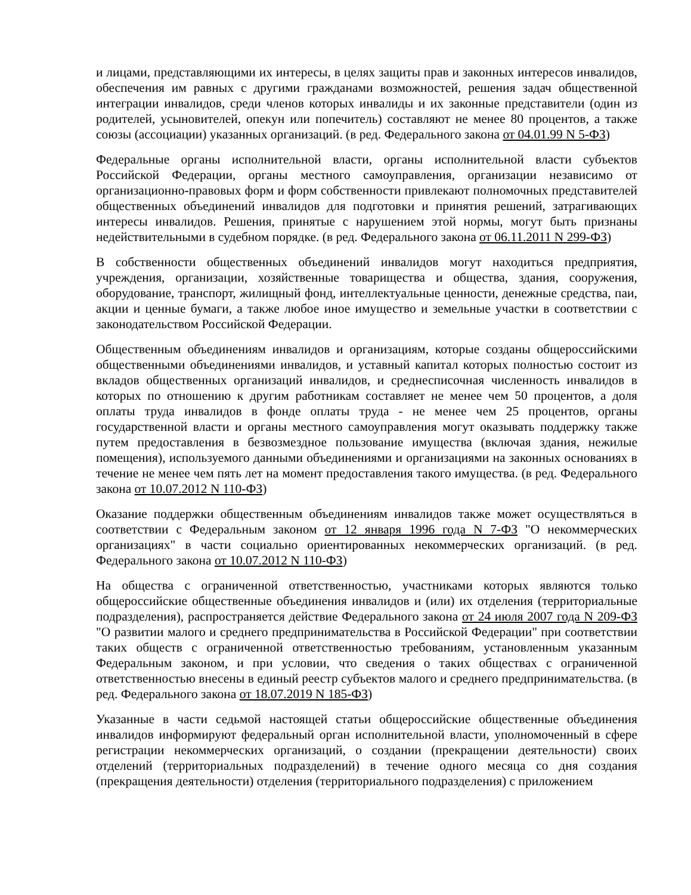и лицами, представляющими их интересы, в целях защиты прав и законных интересов инвалидов, обеспечения им равных с другими гражданами возможностей, решения задач общественной интеграции инвалидов, среди членов которых инвалиды и их законные представители (один из родителей, усыновителей, опекун или попечитель) составляют не менее 80 процентов, а также союзы (ассоциации) указанных организаций. (в ред. Федерального закона от 04.01.99 N 5-ФЗ)
Федеральные органы исполнительной власти, органы исполнительной власти субъектов Российской Федерации, органы местного самоуправления, организации независимо от организационно-правовых форм и форм собственности привлекают полномочных представителей общественных объединений инвалидов для подготовки и принятия решений, затрагивающих интересы инвалидов. Решения, принятые с нарушением этой нормы, могут быть признаны недействительными в судебном порядке. (в ред. Федерального закона от 06.11.2011 N 299-ФЗ)
В собственности общественных объединений инвалидов могут находиться предприятия, учреждения, организации, хозяйственные товарищества и общества, здания, сооружения, оборудование, транспорт, жилищный фонд, интеллектуальные ценности, денежные средства, паи, акции и ценные бумаги, а также любое иное имущество и земельные участки в соответствии с законодательством Российской Федерации.
Общественным объединениям инвалидов и организациям, которые созданы общероссийскими общественными объединениями инвалидов, и уставный капитал которых полностью состоит из вкладов общественных организаций инвалидов, и среднесписочная численность инвалидов в которых по отношению к другим работникам составляет не менее чем 50 процентов, а доля оплаты труда инвалидов в фонде оплаты труда - не менее чем 25 процентов, органы государственной власти и органы местного самоуправления могут оказывать поддержку также путем предоставления в безвозмездное пользование имущества (включая здания, нежилые помещения), используемого данными объединениями и организациями на законных основаниях в течение не менее чем пять лет на момент предоставления такого имущества. (в ред. Федерального закона от 10.07.2012 N 110-ФЗ)
Оказание поддержки общественным объединениям инвалидов также может осуществляться в соответствии с Федеральным законом от 12 января 1996 года N 7-ФЗ "О некоммерческих организациях" в части социально ориентированных некоммерческих организаций. (в ред. Федерального закона от 10.07.2012 N 110-ФЗ)
На общества с ограниченной ответственностью, участниками которых являются только общероссийские общественные объединения инвалидов и (или) их отделения (территориальные подразделения), распространяется действие Федерального закона от 24 июля 2007 года N 209-ФЗ "О развитии малого и среднего предпринимательства в Российской Федерации" при соответствии таких обществ с ограниченной ответственностью требованиям, установленным указанным Федеральным законом, и при условии, что сведения о таких обществах с ограниченной ответственностью внесены в единый реестр субъектов малого и среднего предпринимательства. (в ред. Федерального закона от 18.07.2019 N 185-ФЗ)
Указанные в части седьмой настоящей статьи общероссийские общественные объединения инвалидов информируют федеральный орган исполнительной власти, уполномоченный в сфере регистрации некоммерческих организаций, о создании (прекращении деятельности) своих отделений (территориальных подразделений) в течение одного месяца со дня создания (прекращения деятельности) отделения (территориального подразделения) с приложением